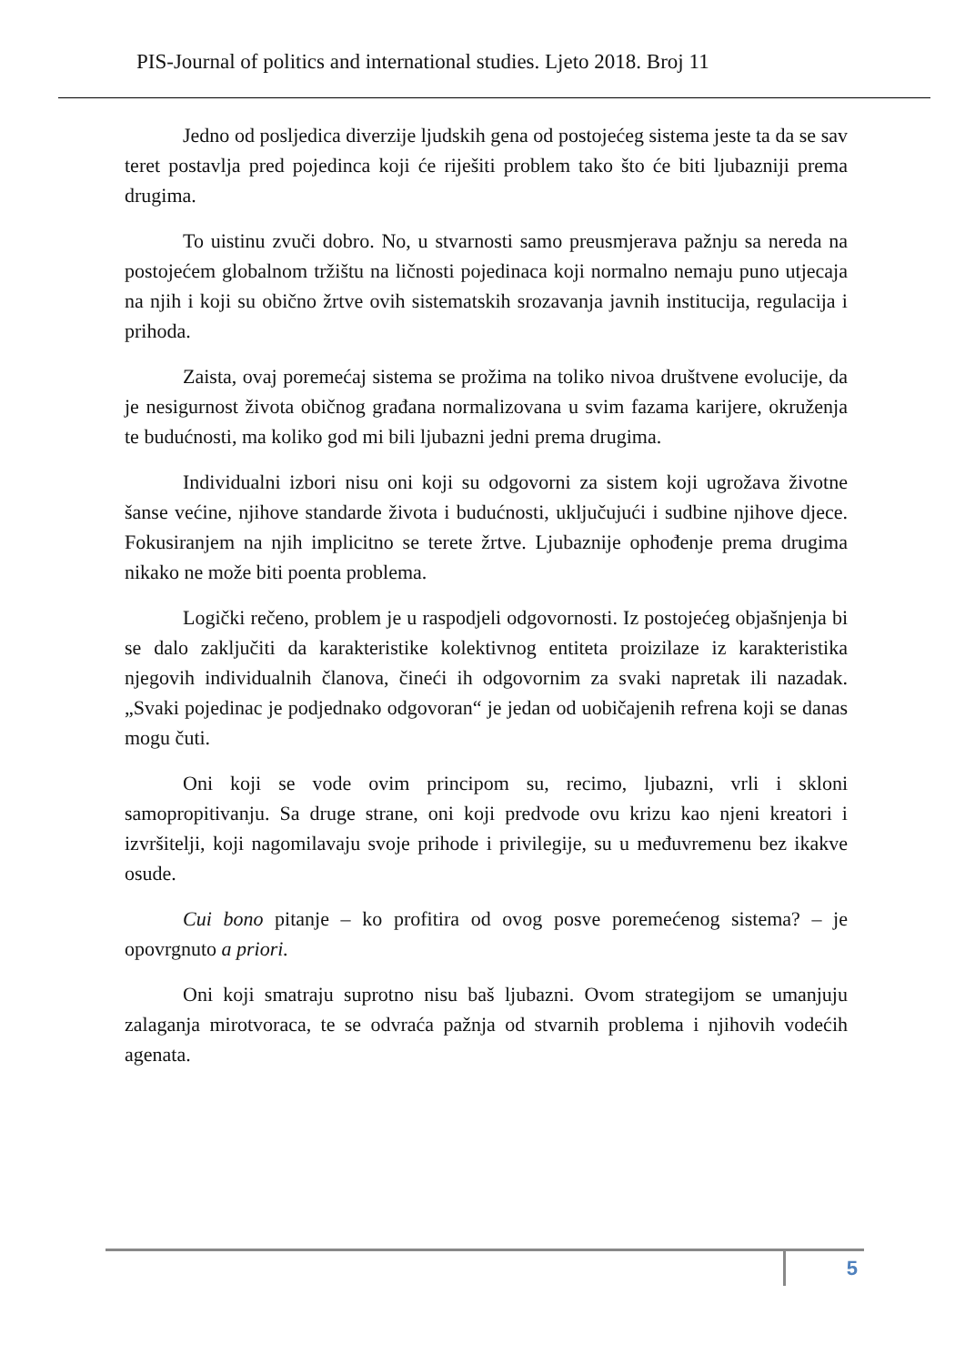PIS-Journal of politics and international studies. Ljeto 2018. Broj 11
Jedno od posljedica diverzije ljudskih gena od postojećeg sistema jeste ta da se sav teret postavlja pred pojedinca koji će riješiti problem tako što će biti ljubazniji prema drugima.
To uistinu zvuči dobro. No, u stvarnosti samo preusmjerava pažnju sa nereda na postojećem globalnom tržištu na ličnosti pojedinaca koji normalno nemaju puno utjecaja na njih i koji su obično žrtve ovih sistematskih srozavanja javnih institucija, regulacija i prihoda.
Zaista, ovaj poremećaj sistema se prožima na toliko nivoa društvene evolucije, da je nesigurnost života običnog građana normalizovana u svim fazama karijere, okruženja te budućnosti, ma koliko god mi bili ljubazni jedni prema drugima.
Individualni izbori nisu oni koji su odgovorni za sistem koji ugrožava životne šanse većine, njihove standarde života i budućnosti, uključujući i sudbine njihove djece. Fokusiranjem na njih implicitno se terete žrtve. Ljubaznije ophođenje prema drugima nikako ne može biti poenta problema.
Logički rečeno, problem je u raspodjeli odgovornosti. Iz postojećeg objašnjenja bi se dalo zaključiti da karakteristike kolektivnog entiteta proizilaze iz karakteristika njegovih individualnih članova, čineći ih odgovornim za svaki napretak ili nazadak. „Svaki pojedinac je podjednako odgovoran“ je jedan od uobičajenih refrena koji se danas mogu čuti.
Oni koji se vode ovim principom su, recimo, ljubazni, vrli i skloni samopropitivanju. Sa druge strane, oni koji predvode ovu krizu kao njeni kreatori i izvršitelji, koji nagomilavaju svoje prihode i privilegije, su u međuvremenu bez ikakve osude.
Cui bono pitanje – ko profitira od ovog posve poremećenog sistema? – je opovrgnuto a priori.
Oni koji smatraju suprotno nisu baš ljubazni. Ovom strategijom se umanjuju zalaganja mirotvoraca, te se odvraća pažnja od stvarnih problema i njihovih vodećih agenata.
5